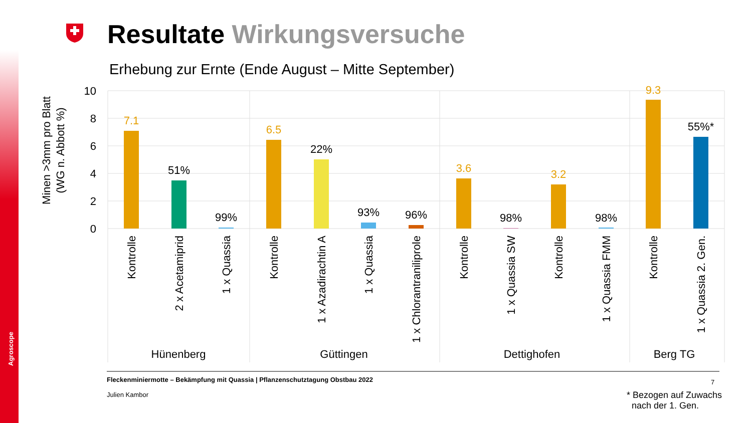Resultate Wirkungsversuche
Erhebung zur Ernte (Ende August – Mitte September)
10
8
6
4
2
0
Minen >3mm pro Blatt
(WG n. Abbott %)
7.1
6.5
3.6
3.2
9.3
51%
99%
22%
93%
96%
98%
98%
55%*
Kontrolle
2 x Acetamiprid
1 x Quassia
Kontrolle
1 x Azadirachtin A
1 x Quassia
1 x Chlorantraniliprole
Kontrolle
1 x Quassia SW
Kontrolle
1 x Quassia FMM
Kontrolle
1 x Quassia 2. Gen.
Hünenberg
Güttingen
Dettighofen
Berg TG
Agroscope
Fleckenminiermotte – Bekämpfung mit Quassia | Pflanzenschutztagung Obstbau 2022
Julien Kambor
7
* Bezogen auf Zuwachs
nach der 1. Gen.